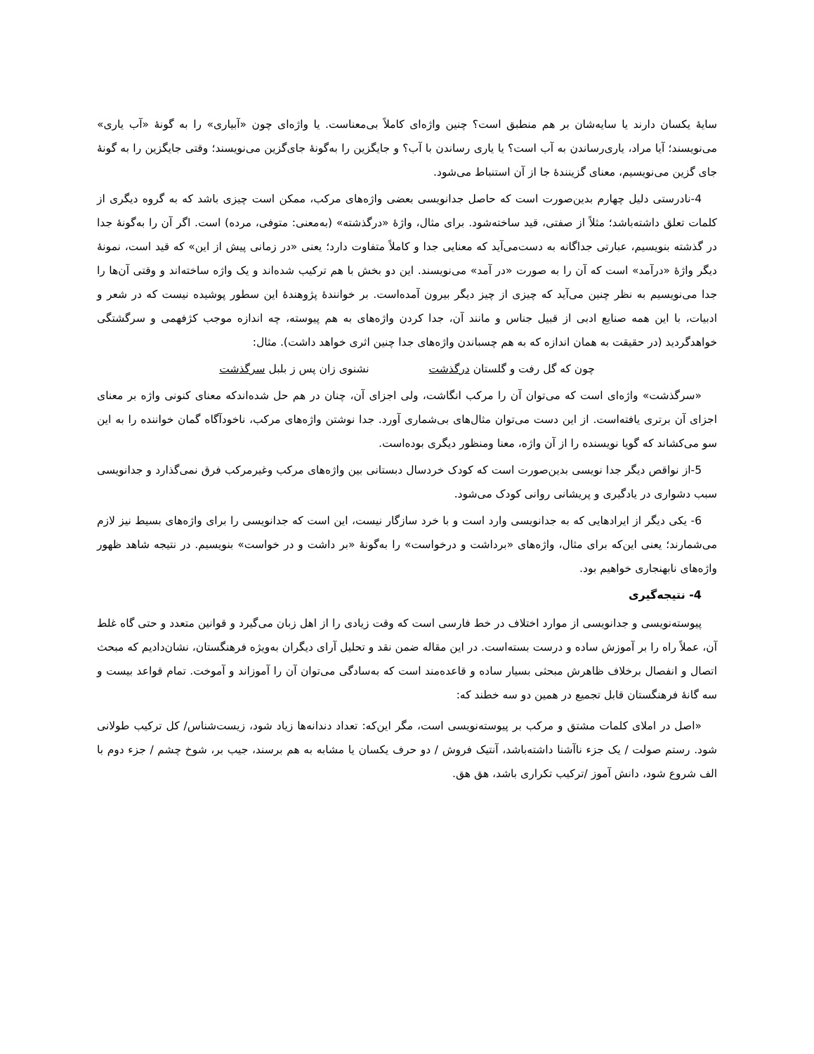سایهٔ یکسان دارند یا سایه‌شان بر هم منطبق است؟ چنین واژه‌ای کاملاً بی‌معناست. یا واژه‌ای چون «آبیاری» را به گونهٔ «آب یاری» می‌نویسند؛ آیا مراد، یاری‌رساندن به آب است؟ یا یاری رساندن با آب؟ و جایگزین را به‌گونهٔ جای‌گزین می‌نویسند؛ وقتی جایگزین را به گونهٔ جای گزین می‌نویسیم، معنای گزینندهٔ جا از آن استنباط می‌شود.
4-نادرستی دلیل چهارم بدین‌صورت است که حاصل جدانویسی بعضی واژه‌های مرکب، ممکن است چیزی باشد که به گروه دیگری از کلمات تعلق داشته‌باشد؛ مثلاً از صفتی، قید ساخته‌شود. برای مثال، واژهٔ «درگذشته» (به‌معنی: متوفی، مرده) است. اگر آن را به‌گونهٔ جدا در گذشته بنویسیم، عبارتی جداگانه به دست‌می‌آید که معنایی جدا و کاملاً متفاوت دارد؛ یعنی «در زمانی پیش از این» که قید است، نمونهٔ دیگر واژهٔ «درآمد» است که آن را به صورت «در آمد» می‌نویسند. این دو بخش با هم ترکیب شده‌اند و یک واژه ساخته‌اند و وقتی آن‌ها را جدا می‌نویسیم به نظر چنین می‌آید که چیزی از چیز دیگر بیرون آمده‌است. بر خوانندهٔ پژوهندهٔ این سطور پوشیده نیست که در شعر و ادبیات، با این همه صنایع ادبی از قبیل جناس و مانند آن، جدا کردن واژه‌های به هم پیوسته، چه اندازه موجب کژفهمی و سرگشتگی خواهدگردید (در حقیقت به همان اندازه که به هم چسباندن واژه‌های جدا چنین اثری خواهد داشت). مثال:
چون که گل رفت و گلستان درگذشت نشنوی زان پس ز بلبل سرگذشت
«سرگذشت» واژه‌ای است که می‌توان آن را مرکب انگاشت، ولی اجزای آن، چنان در هم حل شده‌اندکه معنای کنونی واژه بر معنای اجزای آن برتری یافته‌است. از این دست می‌توان مثال‌های بی‌شماری آورد. جدا نوشتن واژه‌های مرکب، ناخودآگاه گمان خواننده را به این سو می‌کشاند که گویا نویسنده را از آن واژه، معنا ومنظور دیگری بوده‌است.
5-از نواقص دیگر جدا نویسی بدین‌صورت است که کودک خردسال دبستانی بین واژه‌های مرکب وغیرمرکب فرق نمی‌گذارد و جدانویسی سبب دشواری در یادگیری و پریشانی روانی کودک می‌شود.
6- یکی دیگر از ایرادهایی که به جدانویسی وارد است و با خرد سازگار نیست، این است که جدانویسی را برای واژه‌های بسیط نیز لازم می‌شمارند؛ یعنی این‌که برای مثال، واژه‌های «برداشت و درخواست» را به‌گونهٔ «بر داشت و در خواست» بنویسیم. در نتیجه شاهد ظهور واژه‌های نابهنجاری خواهیم بود.
4- نتیجه‌گیری
پیوسته‌نویسی و جدانویسی از موارد اختلاف در خط فارسی است که وقت زیادی را از اهل زبان می‌گیرد و قوانین متعدد و حتی گاه غلط آن، عملاً راه را بر آموزش ساده و درست بسته‌است. در این مقاله ضمن نقد و تحلیل آرای دیگران به‌ویژه فرهنگستان، نشان‌دادیم که مبحث اتصال و انفصال برخلاف ظاهرش مبحثی بسیار ساده و قاعده‌مند است که به‌سادگی می‌توان آن را آموزاند و آموخت. تمام قواعد بیست و سه گانهٔ فرهنگستان قابل تجمیع در همین دو سه خطند که:
«اصل در املای کلمات مشتق و مرکب بر پیوسته‌نویسی است، مگر این‌که: تعداد دندانه‌ها زیاد شود، زیست‌شناس/ کل ترکیب طولانی شود. رستم صولت / یک جزء ناآشنا داشته‌باشد، آنتیک فروش / دو حرف یکسان یا مشابه به هم برسند، جیب بر، شوخ چشم / جزء دوم با الف شروع شود، دانش آموز /ترکیب تکراری باشد، هق هق.